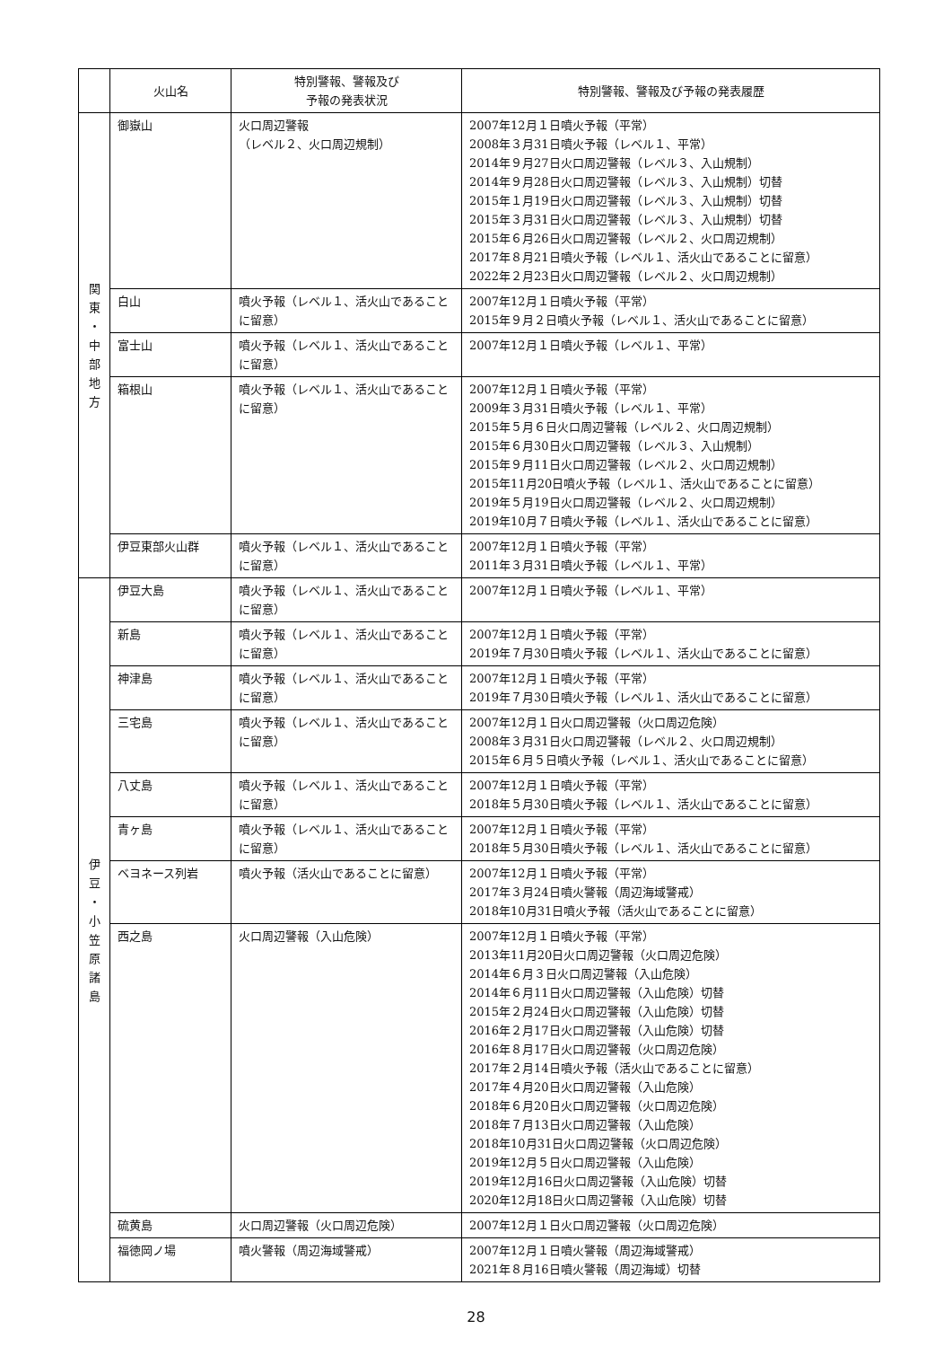| | 火山名 | 特別警報、警報及び 予報の発表状況 | 特別警報、警報及び予報の発表履歴 |
| --- | --- | --- | --- |
| 関 東 ・ 中 部 地 方 | 御嶽山 | 火口周辺警報 （レベル２、火口周辺規制） | 2007年12月１日噴火予報（平常） 2008年３月31日噴火予報（レベル１、平常） 2014年９月27日火口周辺警報（レベル３、入山規制） 2014年９月28日火口周辺警報（レベル３、入山規制）切替 2015年１月19日火口周辺警報（レベル３、入山規制）切替 2015年３月31日火口周辺警報（レベル３、入山規制）切替 2015年６月26日火口周辺警報（レベル２、火口周辺規制） 2017年８月21日噴火予報（レベル１、活火山であることに留意） 2022年２月23日火口周辺警報（レベル２、火口周辺規制） |
| | 白山 | 噴火予報（レベル１、活火山であることに留意） | 2007年12月１日噴火予報（平常） 2015年９月２日噴火予報（レベル１、活火山であることに留意） |
| | 富士山 | 噴火予報（レベル１、活火山であることに留意） | 2007年12月１日噴火予報（レベル１、平常） |
| | 箱根山 | 噴火予報（レベル１、活火山であることに留意） | 2007年12月１日噴火予報（平常） 2009年３月31日噴火予報（レベル１、平常） 2015年５月６日火口周辺警報（レベル２、火口周辺規制） 2015年６月30日火口周辺警報（レベル３、入山規制） 2015年９月11日火口周辺警報（レベル２、火口周辺規制） 2015年11月20日噴火予報（レベル１、活火山であることに留意） 2019年５月19日火口周辺警報（レベル２、火口周辺規制） 2019年10月７日噴火予報（レベル１、活火山であることに留意） |
| | 伊豆東部火山群 | 噴火予報（レベル１、活火山であることに留意） | 2007年12月１日噴火予報（平常） 2011年３月31日噴火予報（レベル１、平常） |
| 伊 豆 ・ 小 笠 原 諸 島 | 伊豆大島 | 噴火予報（レベル１、活火山であることに留意） | 2007年12月１日噴火予報（レベル１、平常） |
| | 新島 | 噴火予報（レベル１、活火山であることに留意） | 2007年12月１日噴火予報（平常） 2019年７月30日噴火予報（レベル１、活火山であることに留意） |
| | 神津島 | 噴火予報（レベル１、活火山であることに留意） | 2007年12月１日噴火予報（平常） 2019年７月30日噴火予報（レベル１、活火山であることに留意） |
| | 三宅島 | 噴火予報（レベル１、活火山であることに留意） | 2007年12月１日火口周辺警報（火口周辺危険） 2008年３月31日火口周辺警報（レベル２、火口周辺規制） 2015年６月５日噴火予報（レベル１、活火山であることに留意） |
| | 八丈島 | 噴火予報（レベル１、活火山であることに留意） | 2007年12月１日噴火予報（平常） 2018年５月30日噴火予報（レベル１、活火山であることに留意） |
| | 青ヶ島 | 噴火予報（レベル１、活火山であることに留意） | 2007年12月１日噴火予報（平常） 2018年５月30日噴火予報（レベル１、活火山であることに留意） |
| | ベヨネース列岩 | 噴火予報（活火山であることに留意） | 2007年12月１日噴火予報（平常） 2017年３月24日噴火警報（周辺海域警戒） 2018年10月31日噴火予報（活火山であることに留意） |
| | 西之島 | 火口周辺警報（入山危険） | 2007年12月１日噴火予報（平常） 2013年11月20日火口周辺警報（火口周辺危険） 2014年６月３日火口周辺警報（入山危険） 2014年６月11日火口周辺警報（入山危険）切替 2015年２月24日火口周辺警報（入山危険）切替 2016年２月17日火口周辺警報（入山危険）切替 2016年８月17日火口周辺警報（火口周辺危険） 2017年２月14日噴火予報（活火山であることに留意） 2017年４月20日火口周辺警報（入山危険） 2018年６月20日火口周辺警報（火口周辺危険） 2018年７月13日火口周辺警報（入山危険） 2018年10月31日火口周辺警報（火口周辺危険） 2019年12月５日火口周辺警報（入山危険） 2019年12月16日火口周辺警報（入山危険）切替 2020年12月18日火口周辺警報（入山危険）切替 |
| | 硫黄島 | 火口周辺警報（火口周辺危険） | 2007年12月１日火口周辺警報（火口周辺危険） |
| | 福徳岡ノ場 | 噴火警報（周辺海域警戒） | 2007年12月１日噴火警報（周辺海域警戒） 2021年８月16日噴火警報（周辺海域）切替 |
28